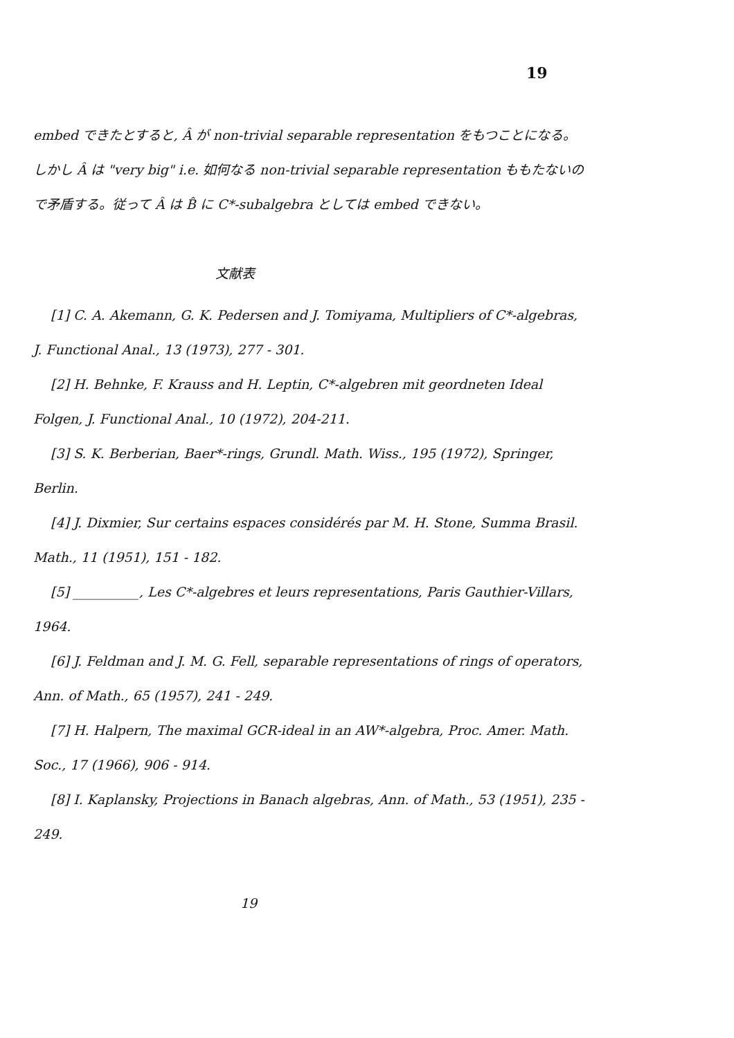19
embed できたとすると, Â が non-trivial separable representation をもつことになる。しかし Â は "very big" i.e. 如何なる non-trivial separable representation ももたないので矛盾する。従って Â は B̂ に C*-subalgebra としては embed できない。
文献表
[1] C. A. Akemann, G. K. Pedersen and J. Tomiyama, Multipliers of C*-algebras, J. Functional Anal., 13 (1973), 277 - 301.
[2] H. Behnke, F. Krauss and H. Leptin, C*-algebren mit geordneten Ideal Folgen, J. Functional Anal., 10 (1972), 204-211.
[3] S. K. Berberian, Baer*-rings, Grundl. Math. Wiss., 195 (1972), Springer, Berlin.
[4] J. Dixmier, Sur certains espaces considérés par M. H. Stone, Summa Brasil. Math., 11 (1951), 151 - 182.
[5] __________, Les C*-algebres et leurs representations, Paris Gauthier-Villars, 1964.
[6] J. Feldman and J. M. G. Fell, separable representations of rings of operators, Ann. of Math., 65 (1957), 241 - 249.
[7] H. Halpern, The maximal GCR-ideal in an AW*-algebra, Proc. Amer. Math. Soc., 17 (1966), 906 - 914.
[8] I. Kaplansky, Projections in Banach algebras, Ann. of Math., 53 (1951), 235 - 249.
19